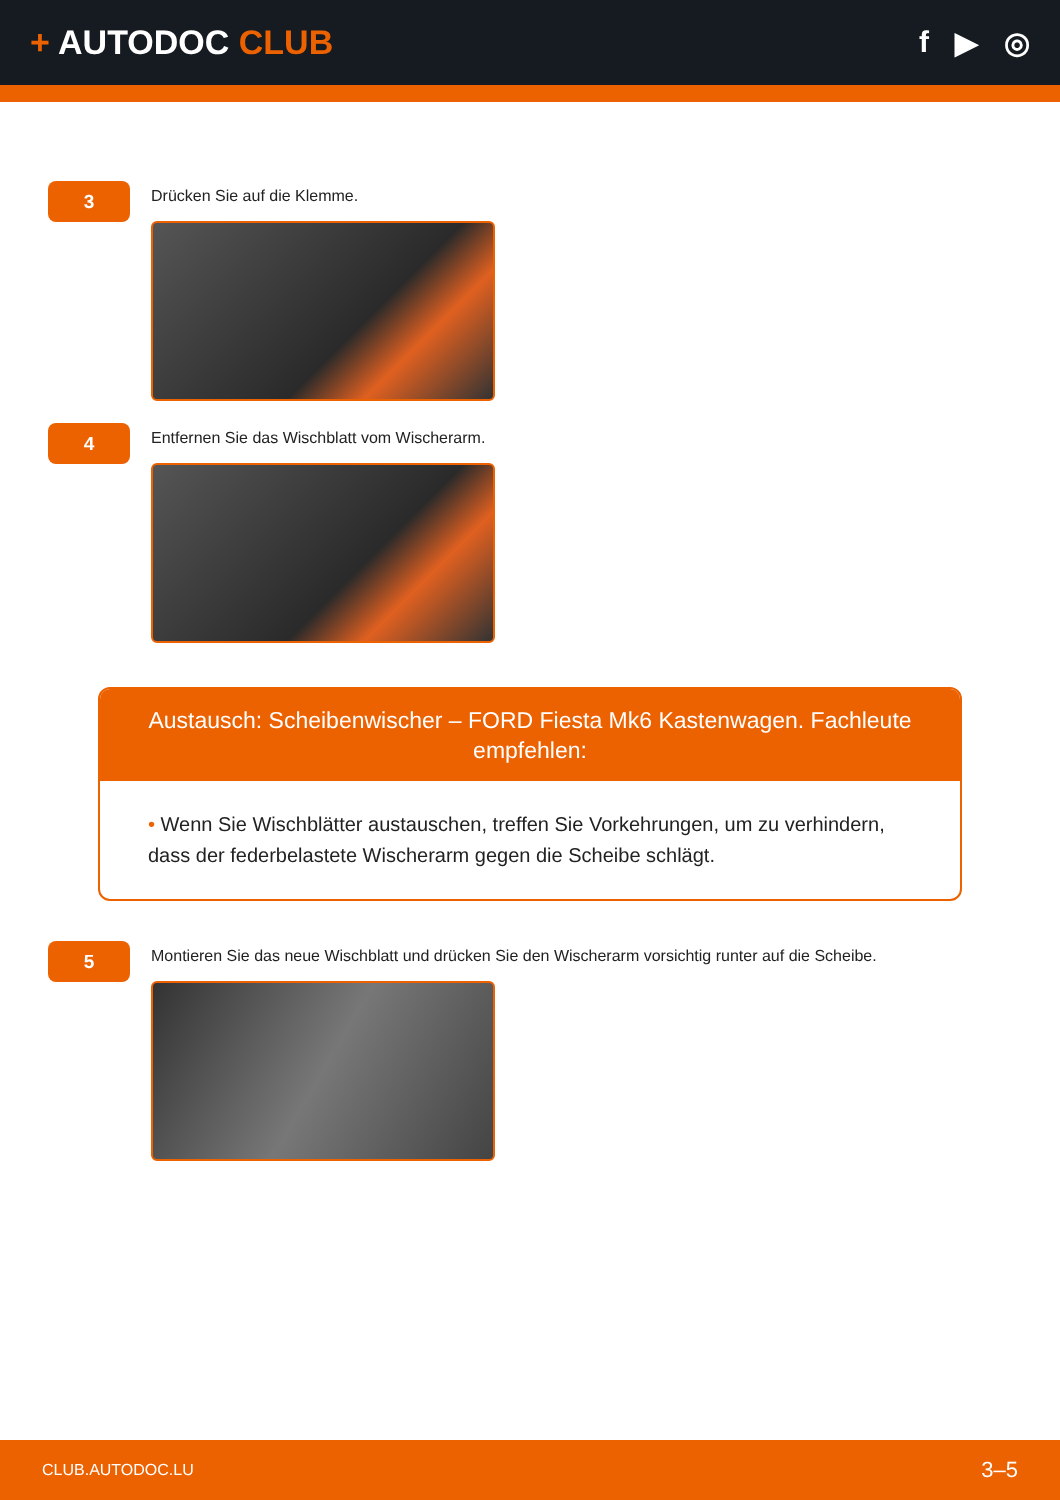+ AUTODOC CLUB f ▶ ◎
3
Drücken Sie auf die Klemme.
4
Entfernen Sie das Wischblatt vom Wischerarm.
Austausch: Scheibenwischer – FORD Fiesta Mk6 Kastenwagen. Fachleute empfehlen:
• Wenn Sie Wischblätter austauschen, treffen Sie Vorkehrungen, um zu verhindern, dass der federbelastete Wischerarm gegen die Scheibe schlägt.
5
Montieren Sie das neue Wischblatt und drücken Sie den Wischerarm vorsichtig runter auf die Scheibe.
CLUB.AUTODOC.LU 3–5